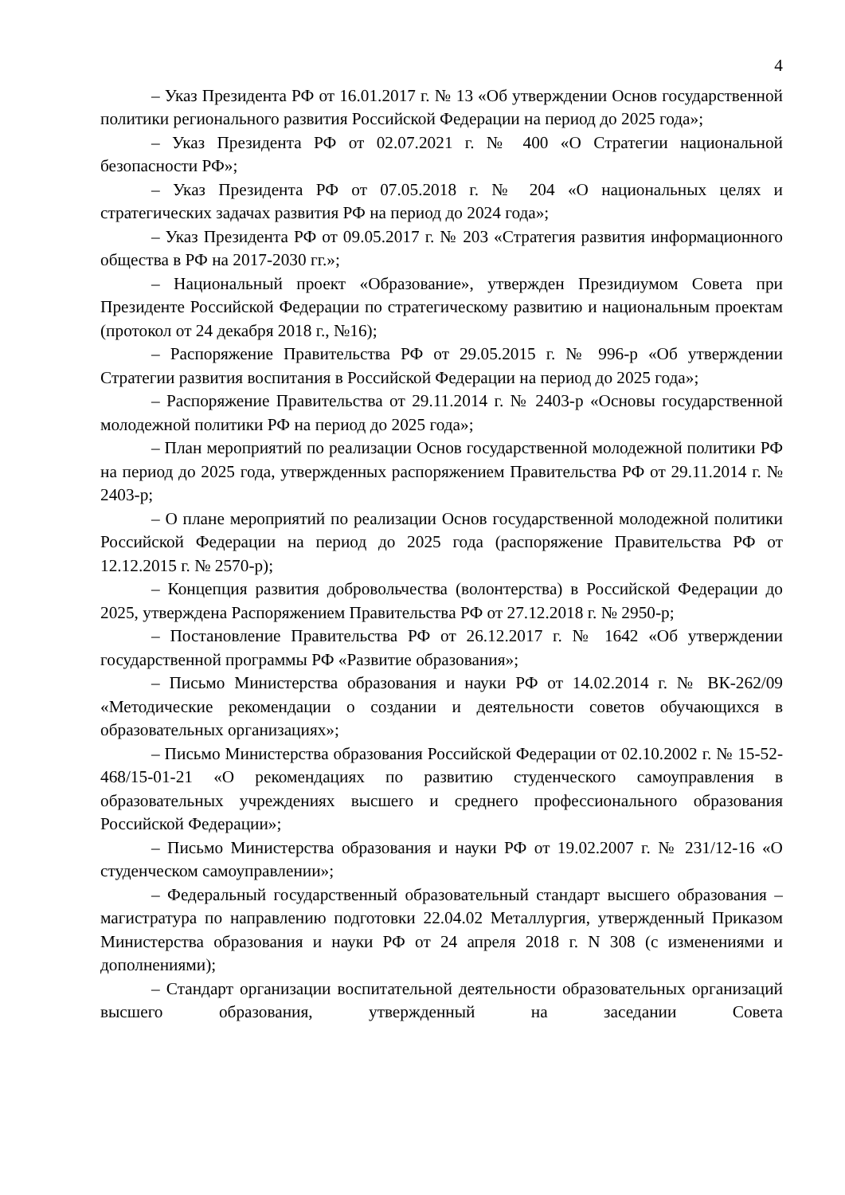4
– Указ Президента РФ от 16.01.2017 г. № 13 «Об утверждении Основ государственной политики регионального развития Российской Федерации на период до 2025 года»;
– Указ Президента РФ от 02.07.2021 г. № 400 «О Стратегии национальной безопасности РФ»;
– Указ Президента РФ от 07.05.2018 г. № 204 «О национальных целях и стратегических задачах развития РФ на период до 2024 года»;
– Указ Президента РФ от 09.05.2017 г. № 203 «Стратегия развития информационного общества в РФ на 2017-2030 гг.»;
– Национальный проект «Образование», утвержден Президиумом Совета при Президенте Российской Федерации по стратегическому развитию и национальным проектам (протокол от 24 декабря 2018 г., №16);
– Распоряжение Правительства РФ от 29.05.2015 г. № 996-р «Об утверждении Стратегии развития воспитания в Российской Федерации на период до 2025 года»;
– Распоряжение Правительства от 29.11.2014 г. № 2403-р «Основы государственной молодежной политики РФ на период до 2025 года»;
– План мероприятий по реализации Основ государственной молодежной политики РФ на период до 2025 года, утвержденных распоряжением Правительства РФ от 29.11.2014 г. № 2403-р;
– О плане мероприятий по реализации Основ государственной молодежной политики Российской Федерации на период до 2025 года (распоряжение Правительства РФ от 12.12.2015 г. № 2570-р);
– Концепция развития добровольчества (волонтерства) в Российской Федерации до 2025, утверждена Распоряжением Правительства РФ от 27.12.2018 г. № 2950-р;
– Постановление Правительства РФ от 26.12.2017 г. № 1642 «Об утверждении государственной программы РФ «Развитие образования»;
– Письмо Министерства образования и науки РФ от 14.02.2014 г. № ВК-262/09 «Методические рекомендации о создании и деятельности советов обучающихся в образовательных организациях»;
– Письмо Министерства образования Российской Федерации от 02.10.2002 г. № 15-52-468/15-01-21 «О рекомендациях по развитию студенческого самоуправления в образовательных учреждениях высшего и среднего профессионального образования Российской Федерации»;
– Письмо Министерства образования и науки РФ от 19.02.2007 г. № 231/12-16 «О студенческом самоуправлении»;
– Федеральный государственный образовательный стандарт высшего образования – магистратура по направлению подготовки 22.04.02 Металлургия, утвержденный Приказом Министерства образования и науки РФ от 24 апреля 2018 г. N 308 (с изменениями и дополнениями);
– Стандарт организации воспитательной деятельности образовательных организаций высшего образования, утвержденный на заседании Совета